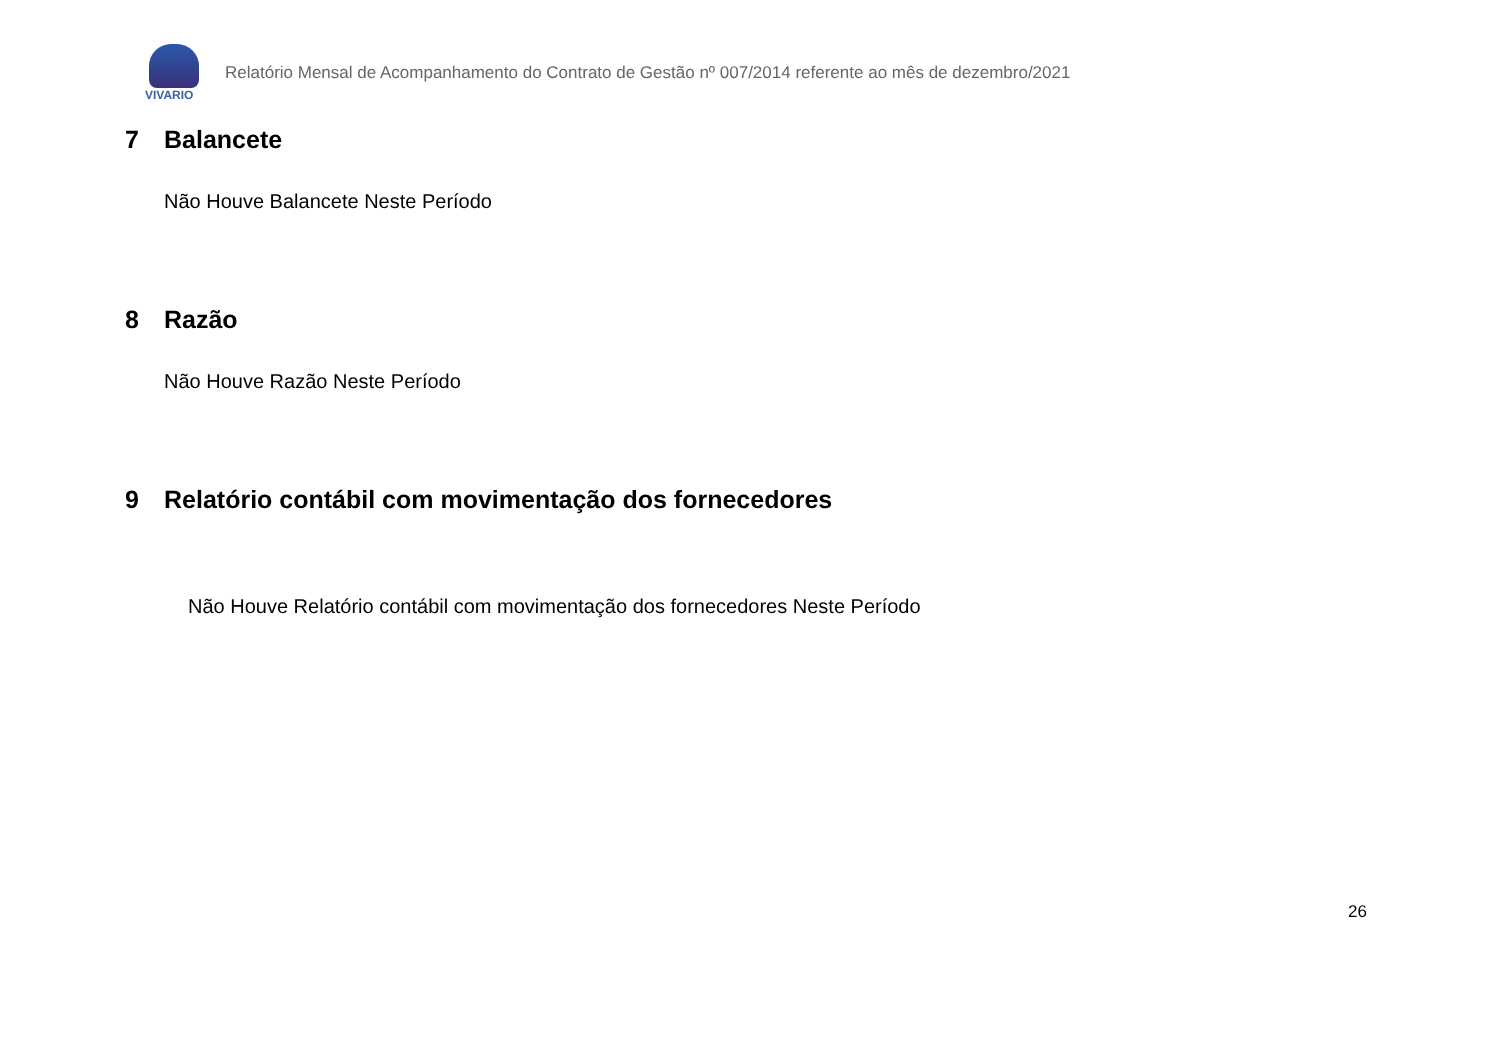VIVARIO
Relatório Mensal de Acompanhamento do Contrato de Gestão nº 007/2014 referente ao mês de dezembro/2021
7 Balancete
Não Houve Balancete Neste Período
8 Razão
Não Houve Razão Neste Período
9 Relatório contábil com movimentação dos fornecedores
Não Houve Relatório contábil com movimentação dos fornecedores Neste Período
26